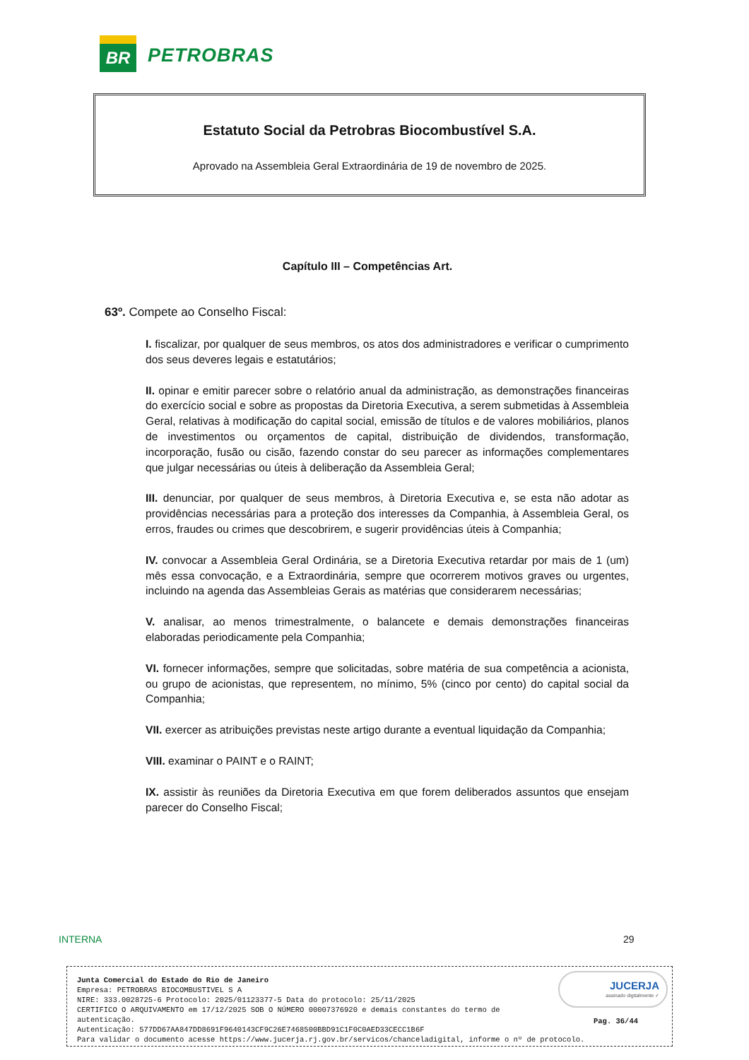BR
PETROBRAS
Estatuto Social da Petrobras Biocombustível S.A.
Aprovado na Assembleia Geral Extraordinária de 19 de novembro de 2025.
Capítulo III – Competências Art.
63º. Compete ao Conselho Fiscal:
I. fiscalizar, por qualquer de seus membros, os atos dos administradores e verificar o cumprimento dos seus deveres legais e estatutários;
II. opinar e emitir parecer sobre o relatório anual da administração, as demonstrações financeiras do exercício social e sobre as propostas da Diretoria Executiva, a serem submetidas à Assembleia Geral, relativas à modificação do capital social, emissão de títulos e de valores mobiliários, planos de investimentos ou orçamentos de capital, distribuição de dividendos, transformação, incorporação, fusão ou cisão, fazendo constar do seu parecer as informações complementares que julgar necessárias ou úteis à deliberação da Assembleia Geral;
III. denunciar, por qualquer de seus membros, à Diretoria Executiva e, se esta não adotar as providências necessárias para a proteção dos interesses da Companhia, à Assembleia Geral, os erros, fraudes ou crimes que descobrirem, e sugerir providências úteis à Companhia;
IV. convocar a Assembleia Geral Ordinária, se a Diretoria Executiva retardar por mais de 1 (um) mês essa convocação, e a Extraordinária, sempre que ocorrerem motivos graves ou urgentes, incluindo na agenda das Assembleias Gerais as matérias que considerarem necessárias;
V. analisar, ao menos trimestralmente, o balancete e demais demonstrações financeiras elaboradas periodicamente pela Companhia;
VI. fornecer informações, sempre que solicitadas, sobre matéria de sua competência a acionista, ou grupo de acionistas, que representem, no mínimo, 5% (cinco por cento) do capital social da Companhia;
VII. exercer as atribuições previstas neste artigo durante a eventual liquidação da Companhia;
VIII. examinar o PAINT e o RAINT;
IX. assistir às reuniões da Diretoria Executiva em que forem deliberados assuntos que ensejam parecer do Conselho Fiscal;
INTERNA 29
JUCERJA
assinado digitalmente ✓
Junta Comercial do Estado do Rio de Janeiro
Empresa: PETROBRAS BIOCOMBUSTIVEL S A
NIRE: 333.0028725-6 Protocolo: 2025/01123377-5 Data do protocolo: 25/11/2025
CERTIFICO O ARQUIVAMENTO em 17/12/2025 SOB O NÚMERO 00007376920 e demais constantes do termo de
autenticação.
Autenticação: 577DD67AA847DD8691F9640143CF9C26E7468500BBD91C1F0C0AED33CECC1B6F
Para validar o documento acesse https://www.jucerja.rj.gov.br/servicos/chanceladigital, informe o nº de protocolo.
Pag. 36/44